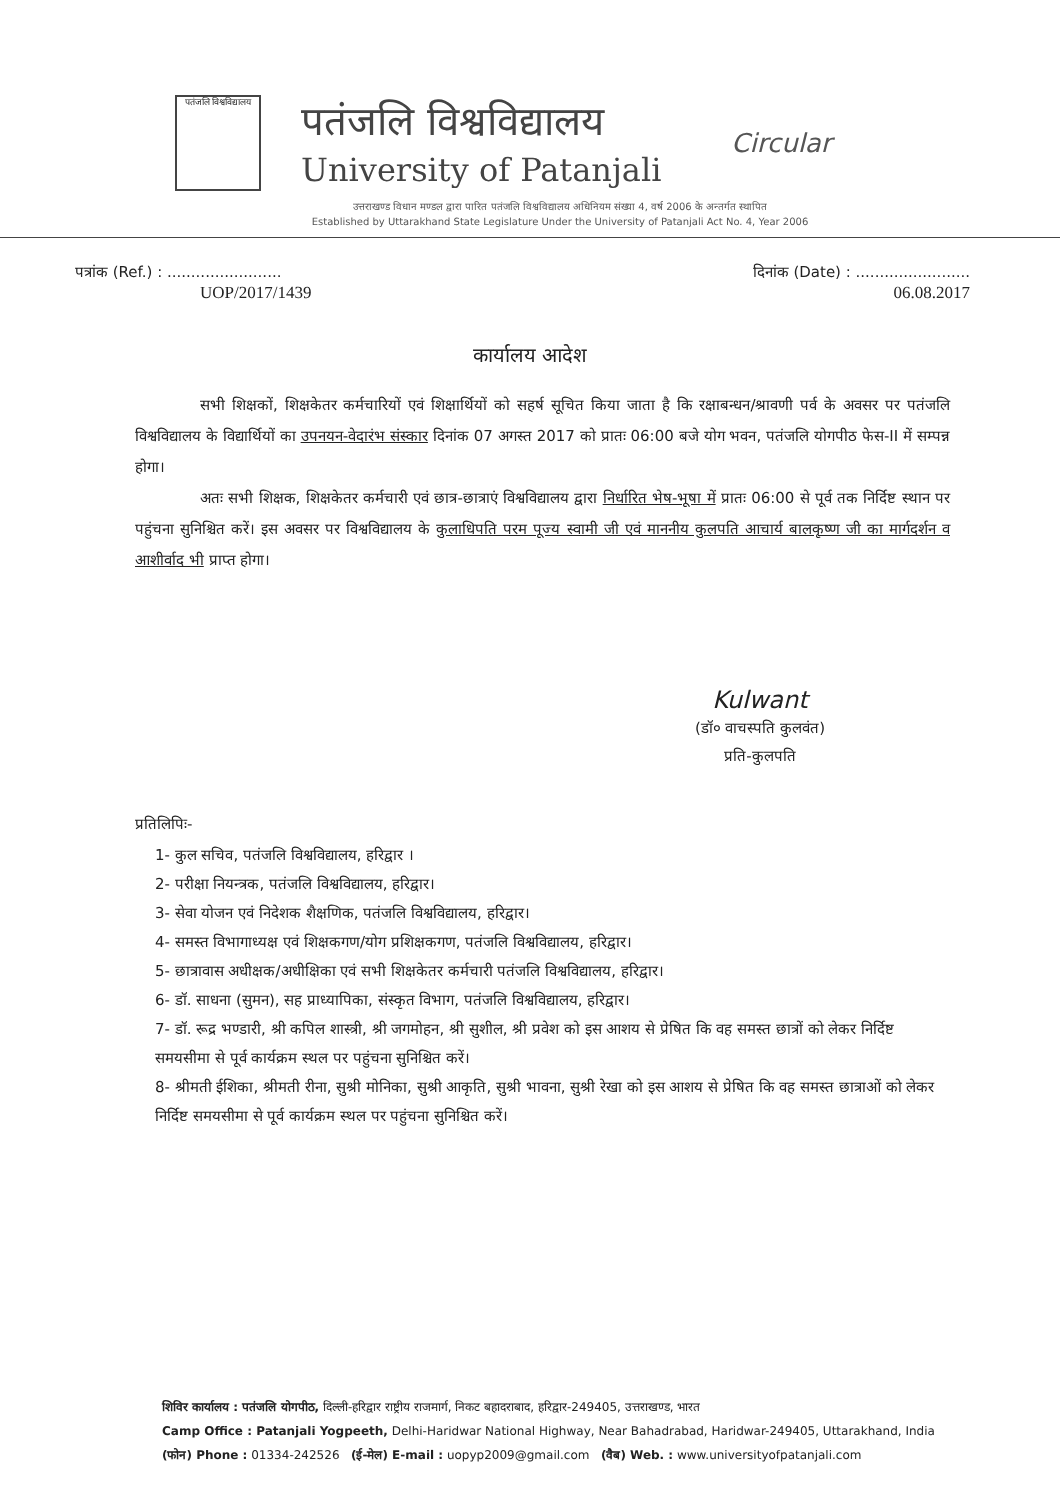पतंजलि विश्वविद्यालय
पतंजलि विश्वविद्यालय
University of Patanjali
Circular
उत्तराखण्ड विधान मण्डल द्वारा पारित पतंजलि विश्वविद्यालय अधिनियम संख्या 4, वर्ष 2006 के अन्तर्गत स्थापित
Established by Uttarakhand State Legislature Under the University of Patanjali Act No. 4, Year 2006
पत्रांक (Ref.) : ........................
UOP/2017/1439
दिनांक (Date) : ........................
06.08.2017
कार्यालय आदेश
सभी शिक्षकों, शिक्षकेतर कर्मचारियों एवं शिक्षार्थियों को सहर्ष सूचित किया जाता है कि रक्षाबन्धन/श्रावणी पर्व के अवसर पर पतंजलि विश्वविद्यालय के विद्यार्थियों का उपनयन-वेदारंभ संस्कार दिनांक 07 अगस्त 2017 को प्रातः 06:00 बजे योग भवन, पतंजलि योगपीठ फेस-II में सम्पन्न होगा।
अतः सभी शिक्षक, शिक्षकेतर कर्मचारी एवं छात्र-छात्राएं विश्वविद्यालय द्वारा निर्धारित भेष-भूषा में प्रातः 06:00 से पूर्व तक निर्दिष्ट स्थान पर पहुंचना सुनिश्चित करें। इस अवसर पर विश्वविद्यालय के कुलाधिपति परम पूज्य स्वामी जी एवं माननीय कुलपति आचार्य बालकृष्ण जी का मार्गदर्शन व आशीर्वाद भी प्राप्त होगा।
Kulwant
(डॉ० वाचस्पति कुलवंत)
प्रति-कुलपति
प्रतिलिपिः-
1- कुल सचिव, पतंजलि विश्वविद्यालय, हरिद्वार ।
2- परीक्षा नियन्त्रक, पतंजलि विश्वविद्यालय, हरिद्वार।
3- सेवा योजन एवं निदेशक शैक्षणिक, पतंजलि विश्वविद्यालय, हरिद्वार।
4- समस्त विभागाध्यक्ष एवं शिक्षकगण/योग प्रशिक्षकगण, पतंजलि विश्वविद्यालय, हरिद्वार।
5- छात्रावास अधीक्षक/अधीक्षिका एवं सभी शिक्षकेतर कर्मचारी पतंजलि विश्वविद्यालय, हरिद्वार।
6- डॉ. साधना (सुमन), सह प्राध्यापिका, संस्कृत विभाग, पतंजलि विश्वविद्यालय, हरिद्वार।
7- डॉ. रूद्र भण्डारी, श्री कपिल शास्त्री, श्री जगमोहन, श्री सुशील, श्री प्रवेश को इस आशय से प्रेषित कि वह समस्त छात्रों को लेकर निर्दिष्ट समयसीमा से पूर्व कार्यक्रम स्थल पर पहुंचना सुनिश्चित करें।
8- श्रीमती ईशिका, श्रीमती रीना, सुश्री मोनिका, सुश्री आकृति, सुश्री भावना, सुश्री रेखा को इस आशय से प्रेषित कि वह समस्त छात्राओं को लेकर निर्दिष्ट समयसीमा से पूर्व कार्यक्रम स्थल पर पहुंचना सुनिश्चित करें।
शिविर कार्यालय : पतंजलि योगपीठ, दिल्ली-हरिद्वार राष्ट्रीय राजमार्ग, निकट बहादराबाद, हरिद्वार-249405, उत्तराखण्ड, भारत
Camp Office : Patanjali Yogpeeth, Delhi-Haridwar National Highway, Near Bahadrabad, Haridwar-249405, Uttarakhand, India
(फोन) Phone : 01334-242526 (ई-मेल) E-mail : uopyp2009@gmail.com (वैब) Web. : www.universityofpatanjali.com